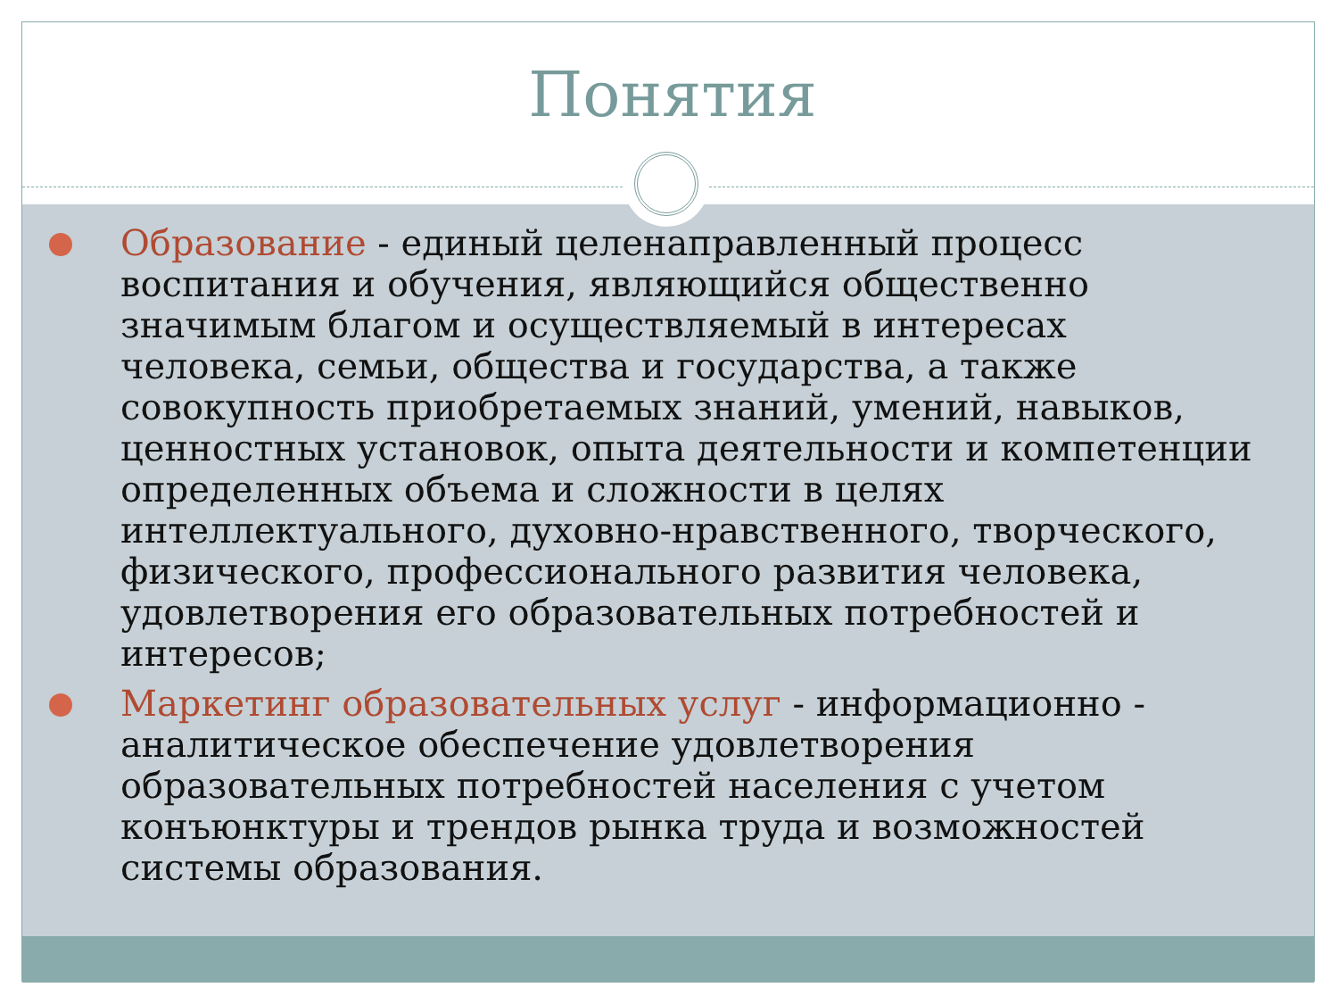Понятия
Образование - единый целенаправленный процесс воспитания и обучения, являющийся общественно значимым благом и осуществляемый в интересах человека, семьи, общества и государства, а также совокупность приобретаемых знаний, умений, навыков, ценностных установок, опыта деятельности и компетенции определенных объема и сложности в целях интеллектуального, духовно-нравственного, творческого, физического, профессионального развития человека, удовлетворения его образовательных потребностей и интересов;
Маркетинг образовательных услуг - информационно - аналитическое обеспечение удовлетворения образовательных потребностей населения с учетом конъюнктуры и трендов рынка труда и возможностей системы образования.